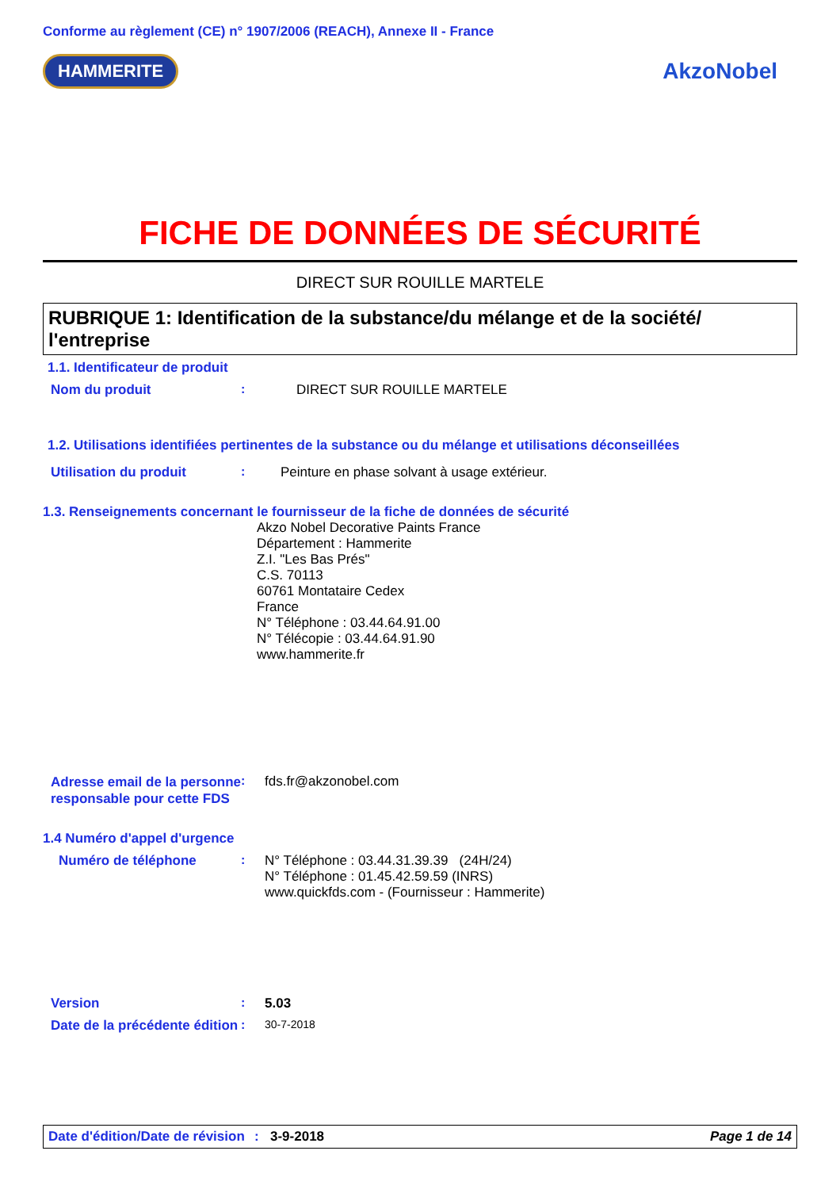Conforme au règlement (CE) n° 1907/2006 (REACH), Annexe II - France
HAMMERITE
AkzoNobel
FICHE DE DONNÉES DE SÉCURITÉ
DIRECT SUR ROUILLE MARTELE
RUBRIQUE 1: Identification de la substance/du mélange et de la société/ l'entreprise
1.1. Identificateur de produit
Nom du produit : DIRECT SUR ROUILLE MARTELE
1.2. Utilisations identifiées pertinentes de la substance ou du mélange et utilisations déconseillées
Utilisation du produit : Peinture en phase solvant à usage extérieur.
1.3. Renseignements concernant le fournisseur de la fiche de données de sécurité
Akzo Nobel Decorative Paints France
Département : Hammerite
Z.I. "Les Bas Prés"
C.S. 70113
60761 Montataire Cedex
France
N° Téléphone : 03.44.64.91.00
N° Télécopie : 03.44.64.91.90
www.hammerite.fr
Adresse email de la personne responsable pour cette FDS
: fds.fr@akzonobel.com
1.4 Numéro d'appel d'urgence
Numéro de téléphone :
N° Téléphone : 03.44.31.39.39 (24H/24)
N° Téléphone : 01.45.42.59.59 (INRS)
www.quickfds.com - (Fournisseur : Hammerite)
Version : 5.03
Date de la précédente édition
: 30-7-2018
Date d'édition/Date de révision
: 3-9-2018 Page 1 de 14